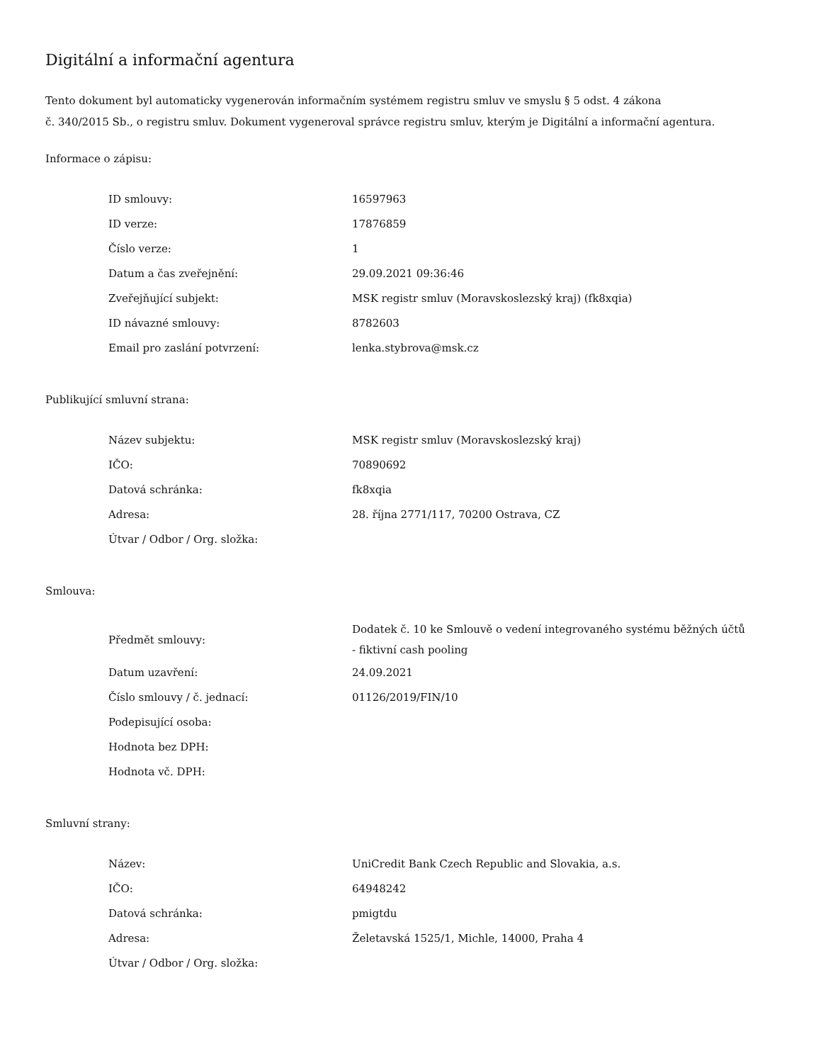Digitální a informační agentura
Tento dokument byl automaticky vygenerován informačním systémem registru smluv ve smyslu § 5 odst. 4 zákona
č. 340/2015 Sb., o registru smluv. Dokument vygeneroval správce registru smluv, kterým je Digitální a informační agentura.
Informace o zápisu:
| ID smlouvy: | 16597963 |
| ID verze: | 17876859 |
| Číslo verze: | 1 |
| Datum a čas zveřejnění: | 29.09.2021 09:36:46 |
| Zveřejňující subjekt: | MSK registr smluv (Moravskoslezský kraj) (fk8xqia) |
| ID návazné smlouvy: | 8782603 |
| Email pro zaslání potvrzení: | lenka.stybrova@msk.cz |
Publikující smluvní strana:
| Název subjektu: | MSK registr smluv (Moravskoslezský kraj) |
| IČO: | 70890692 |
| Datová schránka: | fk8xqia |
| Adresa: | 28. října 2771/117, 70200 Ostrava, CZ |
| Útvar / Odbor / Org. složka: | |
Smlouva:
| Předmět smlouvy: | Dodatek č. 10 ke Smlouvě o vedení integrovaného systému běžných účtů - fiktivní cash pooling |
| Datum uzavření: | 24.09.2021 |
| Číslo smlouvy / č. jednací: | 01126/2019/FIN/10 |
| Podepisující osoba: | |
| Hodnota bez DPH: | |
| Hodnota vč. DPH: | |
Smluvní strany:
| Název: | UniCredit Bank Czech Republic and Slovakia, a.s. |
| IČO: | 64948242 |
| Datová schránka: | pmigtdu |
| Adresa: | Želetavská 1525/1, Michle, 14000, Praha 4 |
| Útvar / Odbor / Org. složka: | |